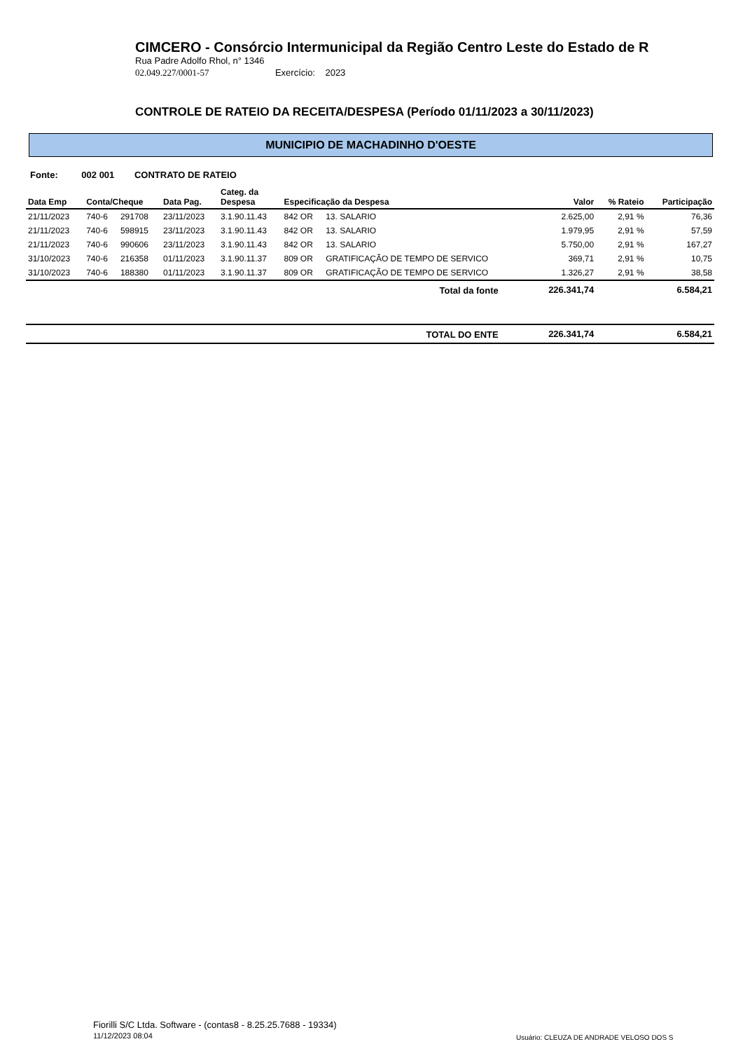CIMCERO - Consórcio Intermunicipal da Região Centro Leste do Estado de R
Rua Padre Adolfo Rhol, n° 1346
02.049.227/0001-57 Exercício: 2023
CONTROLE DE RATEIO DA RECEITA/DESPESA (Período 01/11/2023 a 30/11/2023)
MUNICIPIO DE MACHADINHO D'OESTE
Fonte: 002 001 CONTRATO DE RATEIO
| Data Emp | Conta/Cheque | | Data Pag. | Categ. da Despesa | Especificação da Despesa | | Valor | % Rateio | Participação |
| --- | --- | --- | --- | --- | --- | --- | --- | --- | --- |
| 21/11/2023 | 740-6 | 291708 | 23/11/2023 | 3.1.90.11.43 | 842 OR | 13. SALARIO | 2.625,00 | 2,91 % | 76,36 |
| 21/11/2023 | 740-6 | 598915 | 23/11/2023 | 3.1.90.11.43 | 842 OR | 13. SALARIO | 1.979,95 | 2,91 % | 57,59 |
| 21/11/2023 | 740-6 | 990606 | 23/11/2023 | 3.1.90.11.43 | 842 OR | 13. SALARIO | 5.750,00 | 2,91 % | 167,27 |
| 31/10/2023 | 740-6 | 216358 | 01/11/2023 | 3.1.90.11.37 | 809 OR | GRATIFICAÇÃO DE TEMPO DE SERVICO | 369,71 | 2,91 % | 10,75 |
| 31/10/2023 | 740-6 | 188380 | 01/11/2023 | 3.1.90.11.37 | 809 OR | GRATIFICAÇÃO DE TEMPO DE SERVICO | 1.326,27 | 2,91 % | 38,58 |
| Total da fonte | | | | | | | 226.341,74 | | 6.584,21 |
| TOTAL DO ENTE | | | | | | | 226.341,74 | | 6.584,21 |
Fiorilli S/C Ltda. Software - (contas8 - 8.25.25.7688 - 19334)
11/12/2023 08:04
Usuário: CLEUZA DE ANDRADE VELOSO DOS S